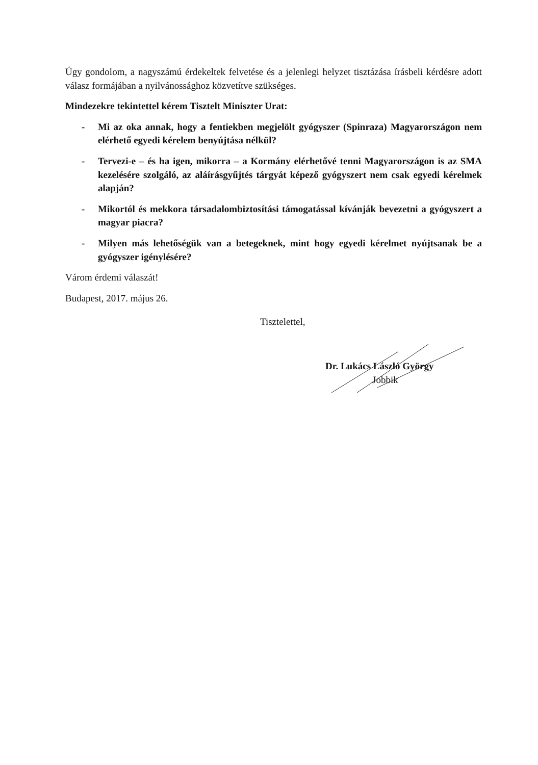Úgy gondolom, a nagyszámú érdekeltek felvetése és a jelenlegi helyzet tisztázása írásbeli kérdésre adott válasz formájában a nyilvánossághoz közvetítve szükséges.
Mindezekre tekintettel kérem Tisztelt Miniszter Urat:
- Mi az oka annak, hogy a fentiekben megjelölt gyógyszer (Spinraza) Magyarországon nem elérhető egyedi kérelem benyújtása nélkül?
- Tervezi-e – és ha igen, mikorra – a Kormány elérhetővé tenni Magyarországon is az SMA kezelésére szolgáló, az aláírásgyűjtés tárgyát képező gyógyszert nem csak egyedi kérelmek alapján?
- Mikortól és mekkora társadalombiztosítási támogatással kívánják bevezetni a gyógyszert a magyar piacra?
- Milyen más lehetőségük van a betegeknek, mint hogy egyedi kérelmet nyújtsanak be a gyógyszer igénylésére?
Várom érdemi válaszát!
Budapest, 2017. május 26.
Tisztelettel,
Dr. Lukács László György
Jobbik